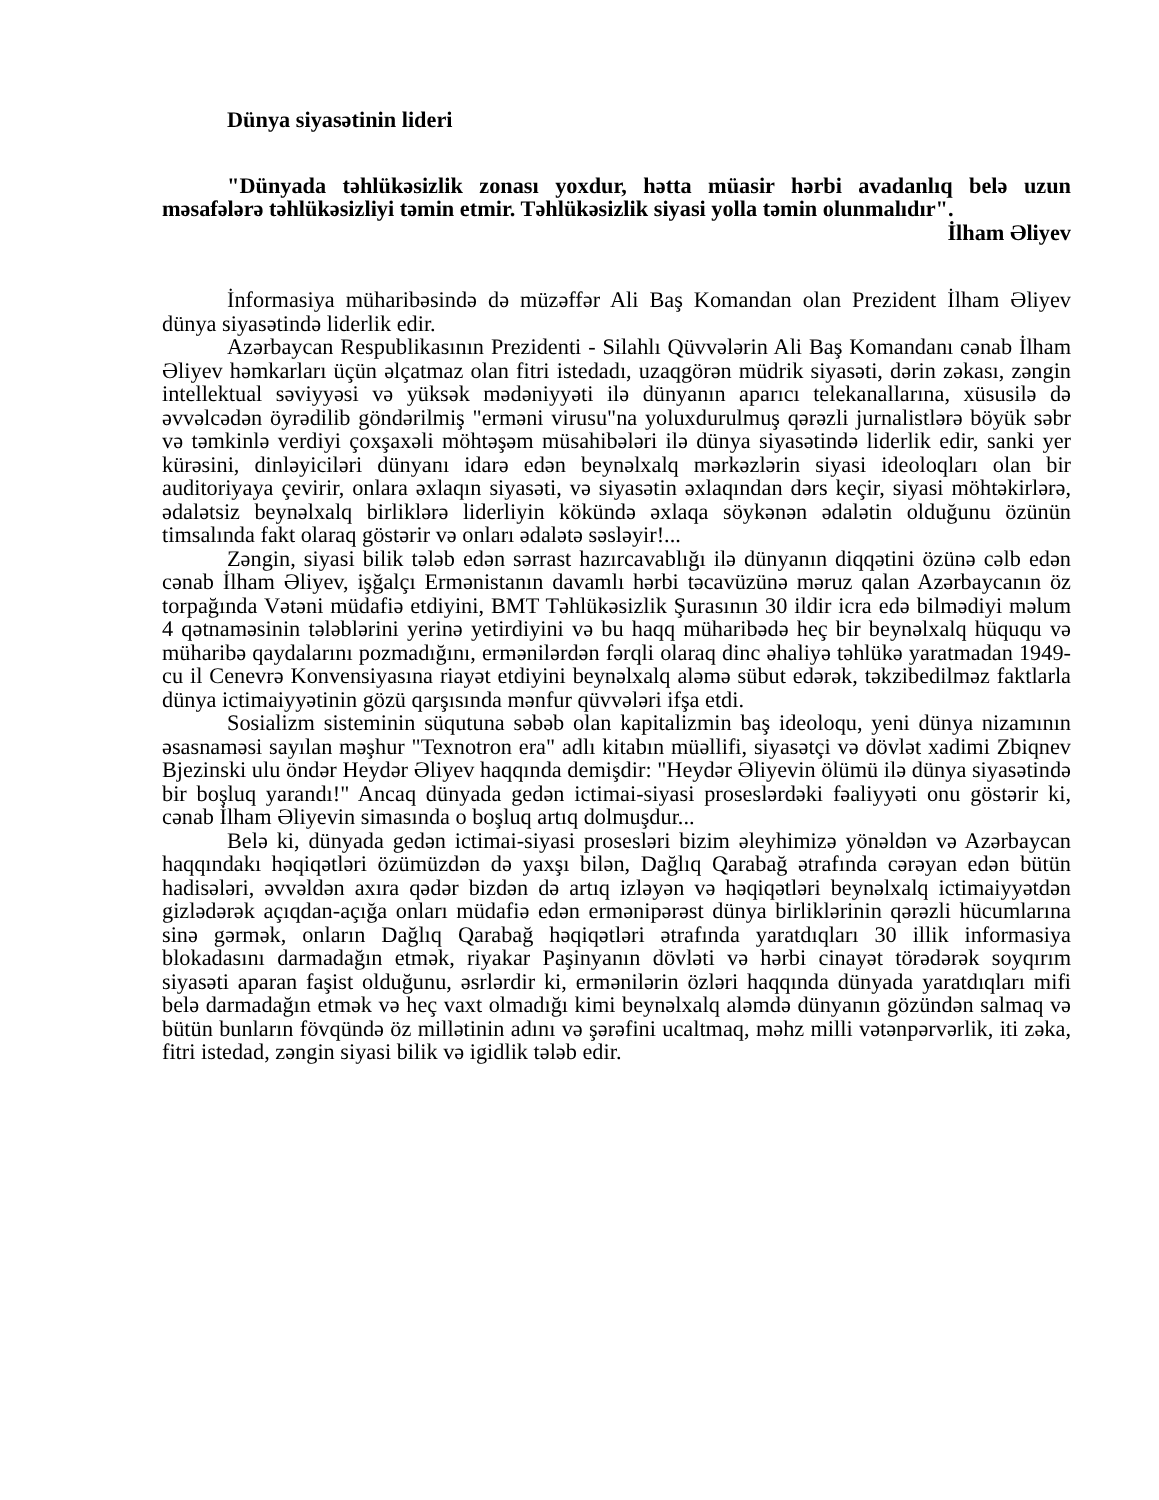Dünya siyasətinin lideri
"Dünyada təhlükəsizlik zonası yoxdur, hətta müasir hərbi avadanlıq belə uzun məsafələrə təhlükəsizliyi təmin etmir. Təhlükəsizlik siyasi yolla təmin olunmalıdır".
İlham Əliyev
İnformasiya müharibəsində də müzəffər Ali Baş Komandan olan Prezident İlham Əliyev dünya siyasətində liderlik edir.
Azərbaycan Respublikasının Prezidenti - Silahlı Qüvvələrin Ali Baş Komandanı cənab İlham Əliyev həmkarları üçün əlçatmaz olan fitri istedadı, uzaqgörən müdrik siyasəti, dərin zəkası, zəngin intellektual səviyyəsi və yüksək mədəniyyəti ilə dünyanın aparıcı telekanallarına, xüsusilə də əvvəlcədən öyrədilib göndərilmiş "erməni virusu"na yoluxdurulmuş qərəzli jurnalistlərə böyük səbr və təmkinlə verdiyi çoxşaxəli möhtəşəm müsahibələri ilə dünya siyasətində liderlik edir, sanki yer kürəsini, dinləyiciləri dünyanı idarə edən beynəlxalq mərkəzlərin siyasi ideoloqları olan bir auditoriyaya çevirir, onlara əxlaqın siyasəti, və siyasətin əxlaqından dərs keçir, siyasi möhtəkirlərə, ədalətsiz beynəlxalq birliklərə liderliyin kökündə əxlaqa söykənən ədalətin olduğunu özünün timsalında fakt olaraq göstərir və onları ədalətə səsləyir!...
Zəngin, siyasi bilik tələb edən sərrast hazırcavablığı ilə dünyanın diqqətini özünə cəlb edən cənab İlham Əliyev, işğalçı Ermənistanın davamlı hərbi təcavüzünə məruz qalan Azərbaycanın öz torpağında Vətəni müdafiə etdiyini, BMT Təhlükəsizlik Şurasının 30 ildir icra edə bilmədiyi məlum 4 qətnaməsinin tələblərini yerinə yetirdiyini və bu haqq müharibədə heç bir beynəlxalq hüququ və müharibə qaydalarını pozmadığını, ermənilərdən fərqli olaraq dinc əhaliyə təhlükə yaratmadan 1949-cu il Cenevrə Konvensiyasına riayət etdiyini beynəlxalq aləmə sübut edərək, təkzibedilməz faktlarla dünya ictimaiyyətinin gözü qarşısında mənfur qüvvələri ifşa etdi.
Sosializm sisteminin süqutuna səbəb olan kapitalizmin baş ideoloqu, yeni dünya nizamının əsasnaməsi sayılan məşhur "Texnotron era" adlı kitabın müəllifi, siyasətçi və dövlət xadimi Zbiqnev Bjezinski ulu öndər Heydər Əliyev haqqında demişdir: "Heydər Əliyevin ölümü ilə dünya siyasətində bir boşluq yarandı!" Ancaq dünyada gedən ictimai-siyasi proseslərdəki fəaliyyəti onu göstərir ki, cənab İlham Əliyevin simasında o boşluq artıq dolmuşdur...
Belə ki, dünyada gedən ictimai-siyasi prosesləri bizim əleyhimizə yönəldən və Azərbaycan haqqındakı həqiqətləri özümüzdən də yaxşı bilən, Dağlıq Qarabağ ətrafında cərəyan edən bütün hadisələri, əvvəldən axıra qədər bizdən də artıq izləyən və həqiqətləri beynəlxalq ictimaiyyətdən gizlədərək açıqdan-açığa onları müdafiə edən ermənipərəst dünya birliklərinin qərəzli hücumlarına sinə gərmək, onların Dağlıq Qarabağ həqiqətləri ətrafında yaratdıqları 30 illik informasiya blokadasını darmadağın etmək, riyakar Paşinyanın dövləti və hərbi cinayət törədərək soyqırım siyasəti aparan faşist olduğunu, əsrlərdir ki, ermənilərin özləri haqqında dünyada yaratdıqları mifi belə darmadağın etmək və heç vaxt olmadığı kimi beynəlxalq aləmdə dünyanın gözündən salmaq və bütün bunların fövqündə öz millətinin adını və şərəfini ucaltmaq, məhz milli vətənpərvərlik, iti zəka, fitri istedad, zəngin siyasi bilik və igidlik tələb edir.